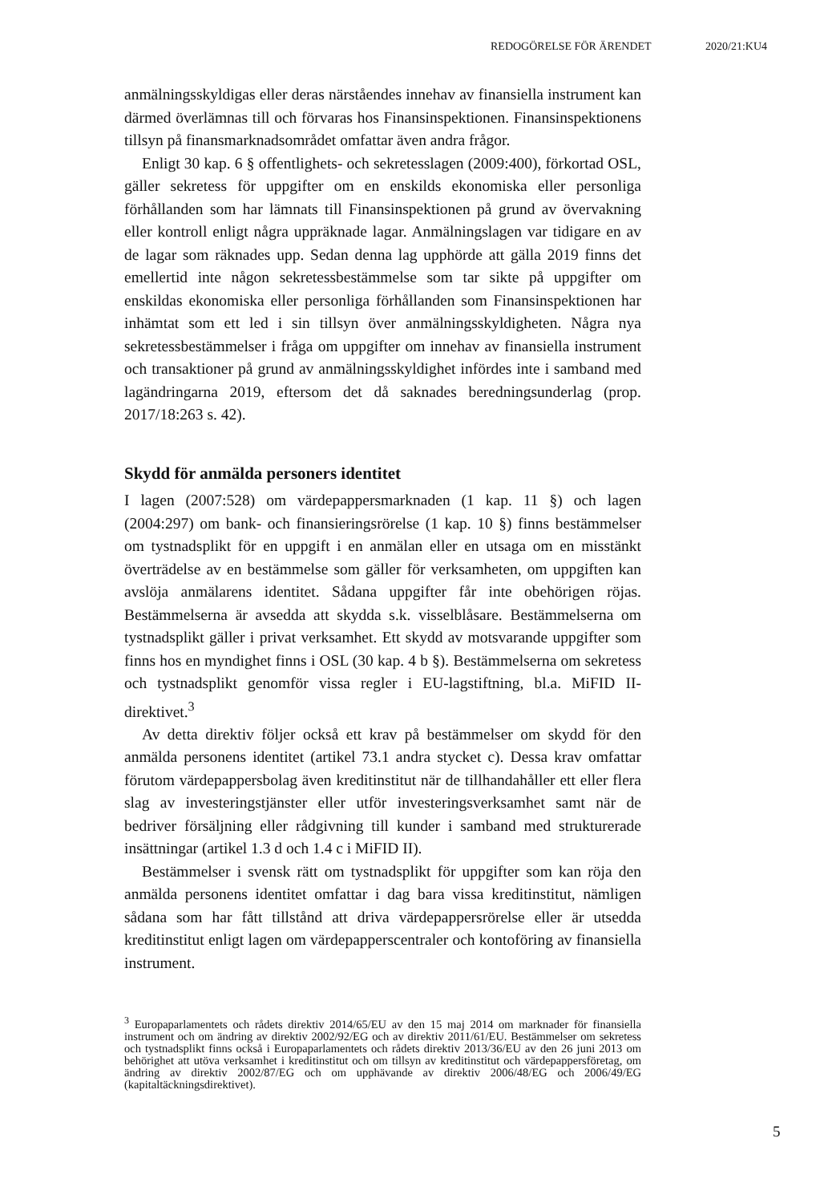REDOGÖRELSE FÖR ÄRENDET 2020/21:KU4
anmälningsskyldigas eller deras närståendes innehav av finansiella instrument kan därmed överlämnas till och förvaras hos Finansinspektionen. Finansinspektionens tillsyn på finansmarknadsområdet omfattar även andra frågor.
Enligt 30 kap. 6 § offentlighets- och sekretesslagen (2009:400), förkortad OSL, gäller sekretess för uppgifter om en enskilds ekonomiska eller personliga förhållanden som har lämnats till Finansinspektionen på grund av övervakning eller kontroll enligt några uppräknade lagar. Anmälningslagen var tidigare en av de lagar som räknades upp. Sedan denna lag upphörde att gälla 2019 finns det emellertid inte någon sekretessbestämmelse som tar sikte på uppgifter om enskildas ekonomiska eller personliga förhållanden som Finansinspektionen har inhämtat som ett led i sin tillsyn över anmälningsskyldigheten. Några nya sekretessbestämmelser i fråga om uppgifter om innehav av finansiella instrument och transaktioner på grund av anmälningsskyldighet infördes inte i samband med lagändringarna 2019, eftersom det då saknades berednings­underlag (prop. 2017/18:263 s. 42).
Skydd för anmälda personers identitet
I lagen (2007:528) om värdepappersmarknaden (1 kap. 11 §) och lagen (2004:297) om bank- och finansieringsrörelse (1 kap. 10 §) finns bestämmelser om tystnadsplikt för en uppgift i en anmälan eller en utsaga om en misstänkt överträdelse av en bestämmelse som gäller för verksamheten, om uppgiften kan avslöja anmälarens identitet. Sådana uppgifter får inte obehörigen röjas. Bestämmelserna är avsedda att skydda s.k. visselblåsare. Bestämmelserna om tystnadsplikt gäller i privat verksamhet. Ett skydd av motsvarande uppgifter som finns hos en myndighet finns i OSL (30 kap. 4 b §). Bestämmelserna om sekretess och tystnadsplikt genomför vissa regler i EU-lagstiftning, bl.a. MiFID II-direktivet.<sup>3</sup>
Av detta direktiv följer också ett krav på bestämmelser om skydd för den anmälda personens identitet (artikel 73.1 andra stycket c). Dessa krav omfattar förutom värdepappersbolag även kreditinstitut när de tillhandahåller ett eller flera slag av investeringstjänster eller utför investeringsverksamhet samt när de bedriver försäljning eller rådgivning till kunder i samband med strukturerade insättningar (artikel 1.3 d och 1.4 c i MiFID II).
Bestämmelser i svensk rätt om tystnadsplikt för uppgifter som kan röja den anmälda personens identitet omfattar i dag bara vissa kreditinstitut, nämligen sådana som har fått tillstånd att driva värdepappersrörelse eller är utsedda kreditinstitut enligt lagen om värdepapperscentraler och kontoföring av finansiella instrument.
<sup>3</sup> Europaparlamentets och rådets direktiv 2014/65/EU av den 15 maj 2014 om marknader för finansiella instrument och om ändring av direktiv 2002/92/EG och av direktiv 2011/61/EU. Bestämmelser om sekretess och tystnadsplikt finns också i Europaparlamentets och rådets direktiv 2013/36/EU av den 26 juni 2013 om behörighet att utöva verksamhet i kreditinstitut och om tillsyn av kreditinstitut och värdepappersföretag, om ändring av direktiv 2002/87/EG och om upphävande av direktiv 2006/48/EG och 2006/49/EG (kapitaltäckningsdirektivet).
5